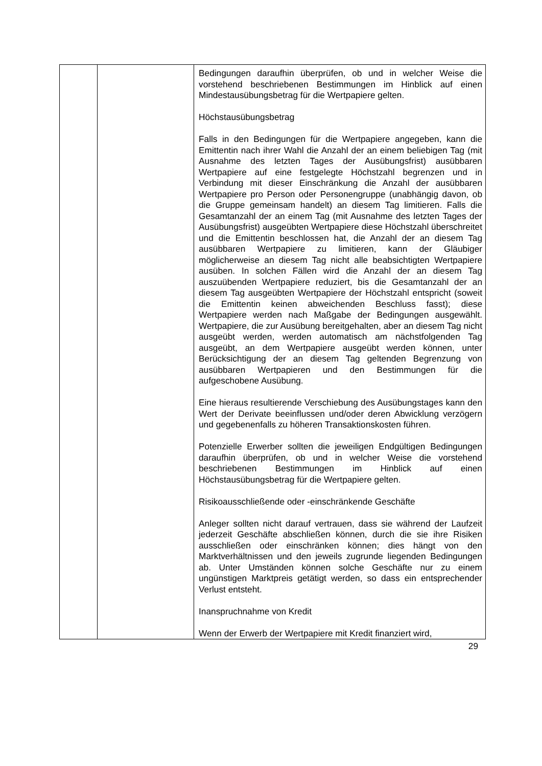| | | Bedingungen daraufhin überprüfen, ob und in welcher Weise die vorstehend beschriebenen Bestimmungen im Hinblick auf einen Mindestausübungsbetrag für die Wertpapiere gelten. Höchstausübungsbetrag Falls in den Bedingungen für die Wertpapiere angegeben, kann die Emittentin nach ihrer Wahl die Anzahl der an einem beliebigen Tag (mit Ausnahme des letzten Tages der Ausübungsfrist) ausübbaren Wertpapiere auf eine festgelegte Höchstzahl begrenzen und in Verbindung mit dieser Einschränkung die Anzahl der ausübbaren Wertpapiere pro Person oder Personengruppe (unabhängig davon, ob die Gruppe gemeinsam handelt) an diesem Tag limitieren. Falls die Gesamtanzahl der an einem Tag (mit Ausnahme des letzten Tages der Ausübungsfrist) ausgeübten Wertpapiere diese Höchstzahl überschreitet und die Emittentin beschlossen hat, die Anzahl der an diesem Tag ausübbaren Wertpapiere zu limitieren, kann der Gläubiger möglicherweise an diesem Tag nicht alle beabsichtigten Wertpapiere ausüben. In solchen Fällen wird die Anzahl der an diesem Tag auszuübenden Wertpapiere reduziert, bis die Gesamtanzahl der an diesem Tag ausgeübten Wertpapiere der Höchstzahl entspricht (soweit die Emittentin keinen abweichenden Beschluss fasst); diese Wertpapiere werden nach Maßgabe der Bedingungen ausgewählt. Wertpapiere, die zur Ausübung bereitgehalten, aber an diesem Tag nicht ausgeübt werden, werden automatisch am nächstfolgenden Tag ausgeübt, an dem Wertpapiere ausgeübt werden können, unter Berücksichtigung der an diesem Tag geltenden Begrenzung von ausübbaren Wertpapieren und den Bestimmungen für die aufgeschobene Ausübung. Eine hieraus resultierende Verschiebung des Ausübungstages kann den Wert der Derivate beeinflussen und/oder deren Abwicklung verzögern und gegebenenfalls zu höheren Transaktionskosten führen. Potenzielle Erwerber sollten die jeweiligen Endgültigen Bedingungen daraufhin überprüfen, ob und in welcher Weise die vorstehend beschriebenen Bestimmungen im Hinblick auf einen Höchstausübungsbetrag für die Wertpapiere gelten. Risikoausschließende oder -einschränkende Geschäfte Anleger sollten nicht darauf vertrauen, dass sie während der Laufzeit jederzeit Geschäfte abschließen können, durch die sie ihre Risiken ausschließen oder einschränken können; dies hängt von den Marktverhältnissen und den jeweils zugrunde liegenden Bedingungen ab. Unter Umständen können solche Geschäfte nur zu einem ungünstigen Marktpreis getätigt werden, so dass ein entsprechender Verlust entsteht. Inanspruchnahme von Kredit Wenn der Erwerb der Wertpapiere mit Kredit finanziert wird, |
29